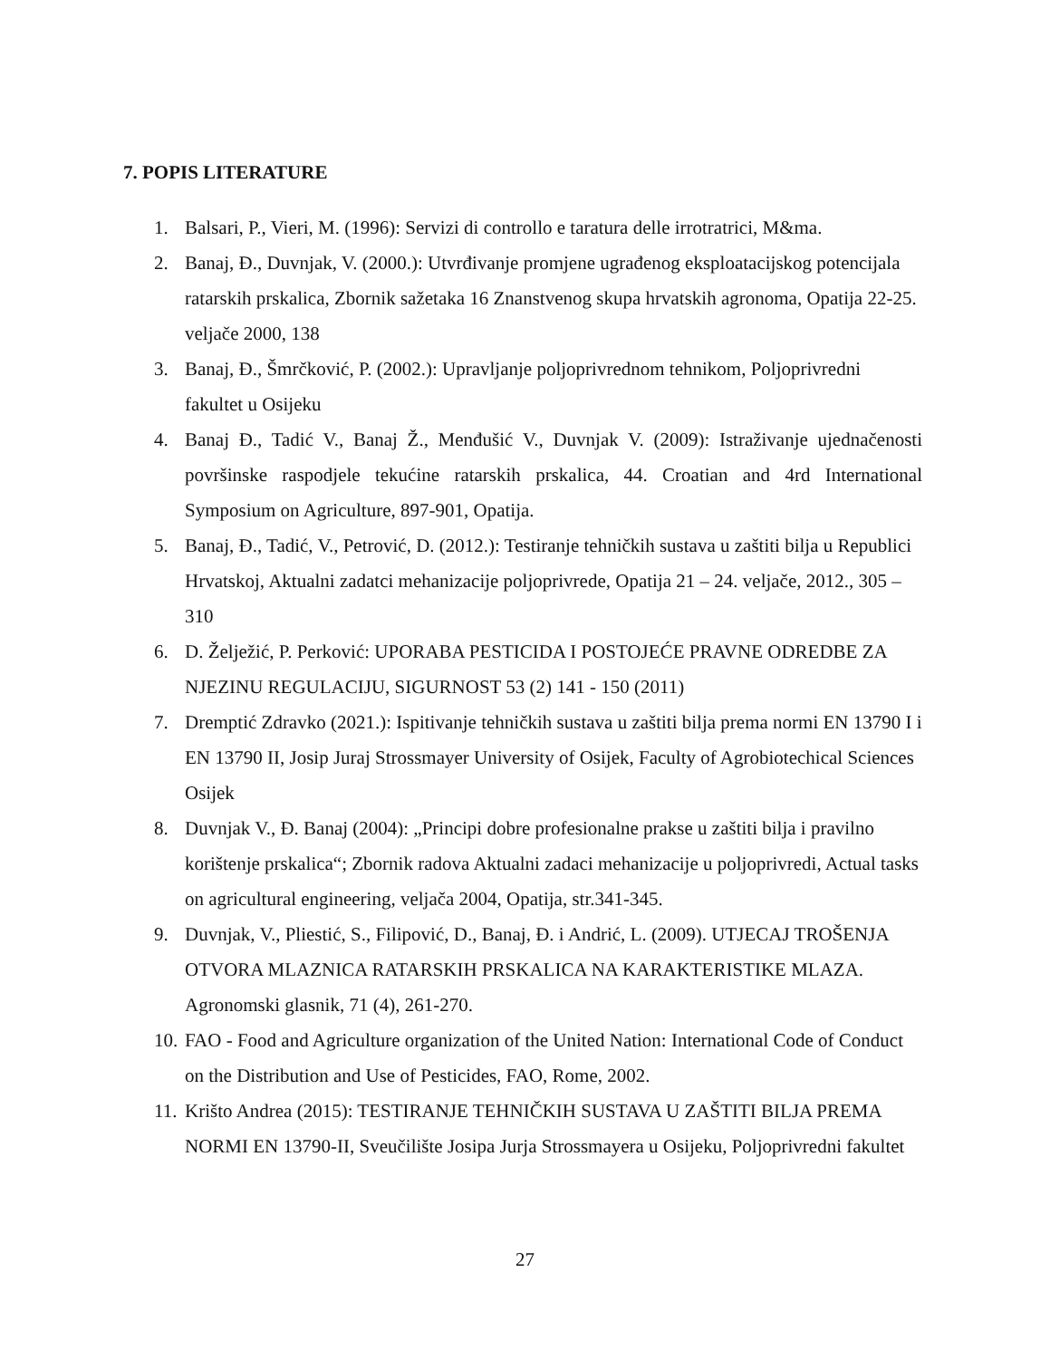7. POPIS LITERATURE
1. Balsari, P., Vieri, M. (1996): Servizi di controllo e taratura delle irrotratrici, M&ma.
2. Banaj, Đ., Duvnjak, V. (2000.): Utvrđivanje promjene ugrađenog eksploatacijskog potencijala ratarskih prskalica, Zbornik sažetaka 16 Znanstvenog skupa hrvatskih agronoma, Opatija 22-25. veljače 2000, 138
3. Banaj, Đ., Šmrčković, P. (2002.): Upravljanje poljoprivrednom tehnikom, Poljoprivredni fakultet u Osijeku
4. Banaj Đ., Tadić V., Banaj Ž., Menđušić V., Duvnjak V. (2009): Istraživanje ujednačenosti površinske raspodjele tekućine ratarskih prskalica, 44. Croatian and 4rd International Symposium on Agriculture, 897-901, Opatija.
5. Banaj, Đ., Tadić, V., Petrović, D. (2012.): Testiranje tehničkih sustava u zaštiti bilja u Republici Hrvatskoj, Aktualni zadatci mehanizacije poljoprivrede, Opatija 21 – 24. veljače, 2012., 305 – 310
6. D. Želježić, P. Perković: UPORABA PESTICIDA I POSTOJEĆE PRAVNE ODREDBE ZA NJEZINU REGULACIJU, SIGURNOST 53 (2) 141 - 150 (2011)
7. Dremptić Zdravko (2021.): Ispitivanje tehničkih sustava u zaštiti bilja prema normi EN 13790 I i EN 13790 II, Josip Juraj Strossmayer University of Osijek, Faculty of Agrobiotechical Sciences Osijek
8. Duvnjak V., Đ. Banaj (2004): „Principi dobre profesionalne prakse u zaštiti bilja i pravilno korištenje prskalica“; Zbornik radova Aktualni zadaci mehanizacije u poljoprivredi, Actual tasks on agricultural engineering, veljača 2004, Opatija, str.341-345.
9. Duvnjak, V., Pliestić, S., Filipović, D., Banaj, Đ. i Andrić, L. (2009). UTJECAJ TROŠENJA OTVORA MLAZNICA RATARSKIH PRSKALICA NA KARAKTERISTIKE MLAZA. Agronomski glasnik, 71 (4), 261-270.
10. FAO - Food and Agriculture organization of the United Nation: International Code of Conduct on the Distribution and Use of Pesticides, FAO, Rome, 2002.
11. Krišto Andrea (2015): TESTIRANJE TEHNIČKIH SUSTAVA U ZAŠTITI BILJA PREMA NORMI EN 13790-II, Sveučilište Josipa Jurja Strossmayera u Osijeku, Poljoprivredni fakultet
27